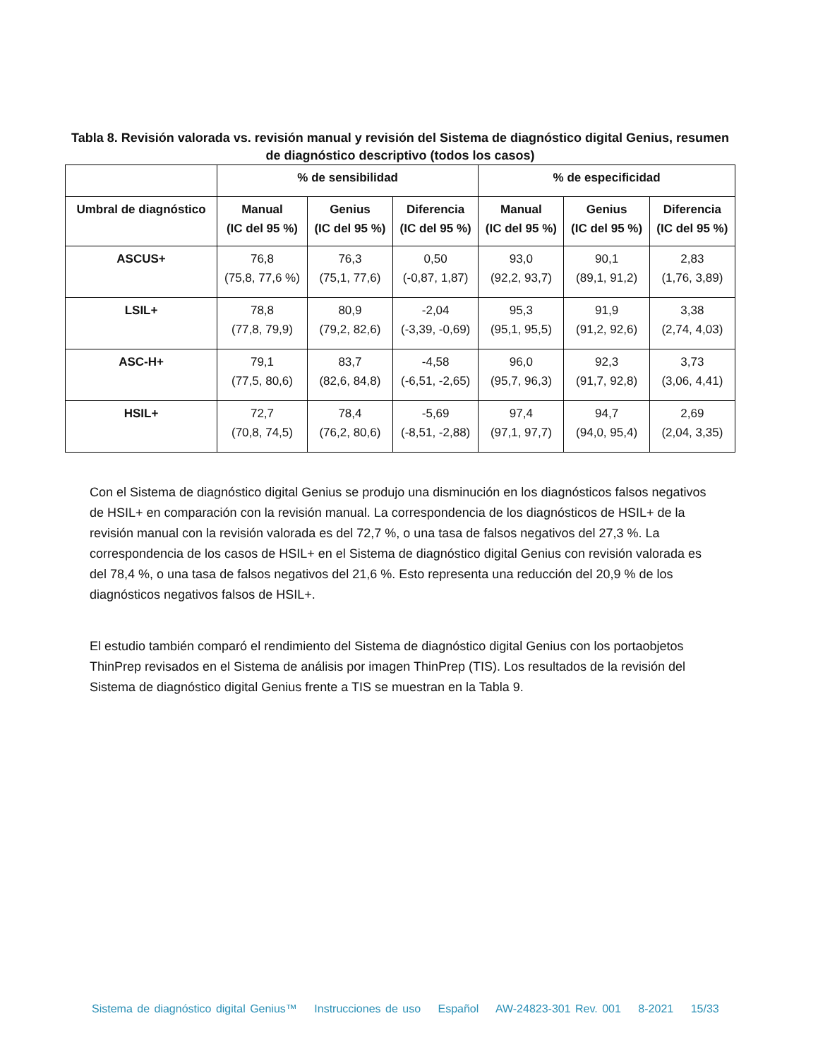Tabla 8. Revisión valorada vs. revisión manual y revisión del Sistema de diagnóstico digital Genius, resumen de diagnóstico descriptivo (todos los casos)
| | % de sensibilidad | | | % de especificidad | | |
| --- | --- | --- | --- | --- | --- | --- |
| Umbral de diagnóstico | Manual (IC del 95 %) | Genius (IC del 95 %) | Diferencia (IC del 95 %) | Manual (IC del 95 %) | Genius (IC del 95 %) | Diferencia (IC del 95 %) |
| ASCUS+ | 76,8 (75,8, 77,6 %) | 76,3 (75,1, 77,6) | 0,50 (-0,87, 1,87) | 93,0 (92,2, 93,7) | 90,1 (89,1, 91,2) | 2,83 (1,76, 3,89) |
| LSIL+ | 78,8 (77,8, 79,9) | 80,9 (79,2, 82,6) | -2,04 (-3,39, -0,69) | 95,3 (95,1, 95,5) | 91,9 (91,2, 92,6) | 3,38 (2,74, 4,03) |
| ASC-H+ | 79,1 (77,5, 80,6) | 83,7 (82,6, 84,8) | -4,58 (-6,51, -2,65) | 96,0 (95,7, 96,3) | 92,3 (91,7, 92,8) | 3,73 (3,06, 4,41) |
| HSIL+ | 72,7 (70,8, 74,5) | 78,4 (76,2, 80,6) | -5,69 (-8,51, -2,88) | 97,4 (97,1, 97,7) | 94,7 (94,0, 95,4) | 2,69 (2,04, 3,35) |
Con el Sistema de diagnóstico digital Genius se produjo una disminución en los diagnósticos falsos negativos de HSIL+ en comparación con la revisión manual. La correspondencia de los diagnósticos de HSIL+ de la revisión manual con la revisión valorada es del 72,7 %, o una tasa de falsos negativos del 27,3 %. La correspondencia de los casos de HSIL+ en el Sistema de diagnóstico digital Genius con revisión valorada es del 78,4 %, o una tasa de falsos negativos del 21,6 %. Esto representa una reducción del 20,9 % de los diagnósticos negativos falsos de HSIL+.
El estudio también comparó el rendimiento del Sistema de diagnóstico digital Genius con los portaobjetos ThinPrep revisados en el Sistema de análisis por imagen ThinPrep (TIS). Los resultados de la revisión del Sistema de diagnóstico digital Genius frente a TIS se muestran en la Tabla 9.
Sistema de diagnóstico digital Genius™ Instrucciones de uso Español AW-24823-301 Rev. 001 8-2021 15/33